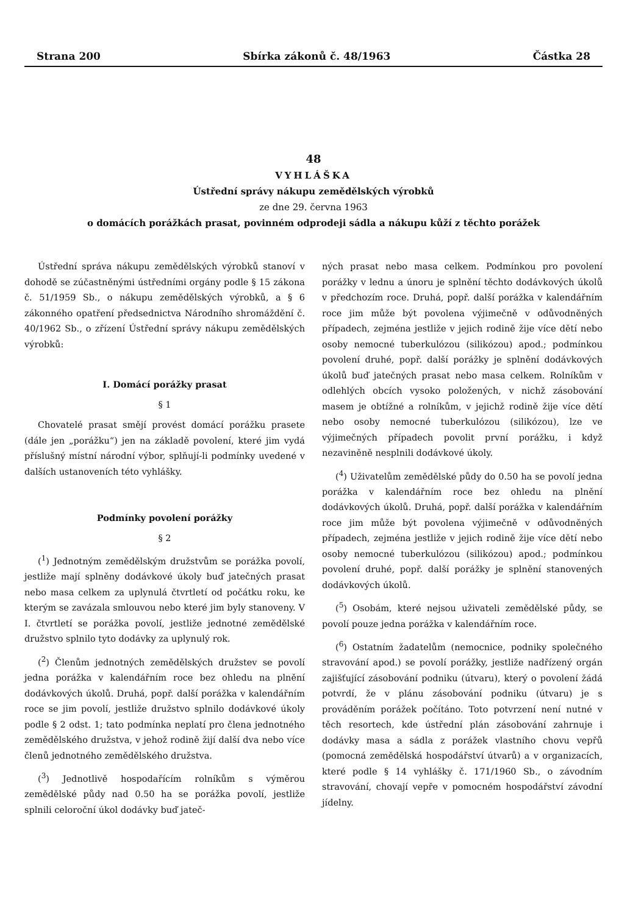Strana 200 Sbírka zákonů č. 48/1963 Částka 28
48
VYHLÁŠKA
Ústřední správy nákupu zemědělských výrobků
ze dne 29. června 1963
o domácích porážkách prasat, povinném odprodeji sádla a nákupu kůží z těchto porážek
Ústřední správa nákupu zemědělských výrobků stanoví v dohodě se zúčastněnými ústředními orgány podle § 15 zákona č. 51/1959 Sb., o nákupu zemědělských výrobků, a § 6 zákonného opatření předsednictva Národního shromáždění č. 40/1962 Sb., o zřízení Ústřední správy nákupu zemědělských výrobků:
I. Domácí porážky prasat
§ 1
Chovatelé prasat smějí provést domácí porážku prasete (dále jen „porážku“) jen na základě povolení, které jim vydá příslušný místní národní výbor, splňují-li podmínky uvedené v dalších ustanoveních této vyhlášky.
Podmínky povolení porážky
§ 2
(<sup>1</sup>) Jednotným zemědělským družstvům se porážka povolí, jestliže mají splněny dodávkové úkoly buď jatečných prasat nebo masa celkem za uplynulá čtvrtletí od počátku roku, ke kterým se zavázala smlouvou nebo které jim byly stanoveny. V I. čtvrtletí se porážka povolí, jestliže jednotné zemědělské družstvo splnilo tyto dodávky za uplynulý rok.
(<sup>2</sup>) Členům jednotných zemědělských družstev se povolí jedna porážka v kalendářním roce bez ohledu na plnění dodávkových úkolů. Druhá, popř. další porážka v kalendářním roce se jim povolí, jestliže družstvo splnilo dodávkové úkoly podle § 2 odst. 1; tato podmínka neplatí pro člena jednotného zemědělského družstva, v jehož rodině žijí další dva nebo více členů jednotného zemědělského družstva.
(<sup>3</sup>) Jednotlivě hospodařícím rolníkům s výměrou zemědělské půdy nad 0.50 ha se porážka povolí, jestliže splnili celoroční úkol dodávky buď jateč-
ných prasat nebo masa celkem. Podmínkou pro povolení porážky v lednu a únoru je splnění těchto dodávkových úkolů v předchozím roce. Druhá, popř. další porážka v kalendářním roce jim může být povolena výjimečně v odůvodněných případech, zejména jestliže v jejich rodině žije více dětí nebo osoby nemocné tuberkulózou (silikózou) apod.; podmínkou povolení druhé, popř. další porážky je splnění dodávkových úkolů buď jatečných prasat nebo masa celkem. Rolníkům v odlehlých obcích vysoko položených, v nichž zásobování masem je obtížné a rolníkům, v jejichž rodině žije více dětí nebo osoby nemocné tuberkulózou (silikózou), lze ve výjimečných případech povolit první porážku, i když nezaviněně nesplnili dodávkové úkoly.
(<sup>4</sup>) Uživatelům zemědělské půdy do 0.50 ha se povolí jedna porážka v kalendářním roce bez ohledu na plnění dodávkových úkolů. Druhá, popř. další porážka v kalendářním roce jim může být povolena výjimečně v odůvodněných případech, zejména jestliže v jejich rodině žije více dětí nebo osoby nemocné tuberkulózou (silikózou) apod.; podmínkou povolení druhé, popř. další porážky je splnění stanovených dodávkových úkolů.
(<sup>5</sup>) Osobám, které nejsou uživateli zemědělské půdy, se povolí pouze jedna porážka v kalendářním roce.
(<sup>6</sup>) Ostatním žadatelům (nemocnice, podniky společného stravování apod.) se povolí porážky, jestliže nadřízený orgán zajišťující zásobování podniku (útvaru), který o povolení žádá potvrdí, že v plánu zásobování podniku (útvaru) je s prováděním porážek počítáno. Toto potvrzení není nutné v těch resortech, kde ústřední plán zásobování zahrnuje i dodávky masa a sádla z porážek vlastního chovu vepřů (pomocná zemědělská hospodářství útvarů) a v organizacích, které podle § 14 vyhlášky č. 171/1960 Sb., o závodním stravování, chovají vepře v pomocném hospodářství závodní jídelny.